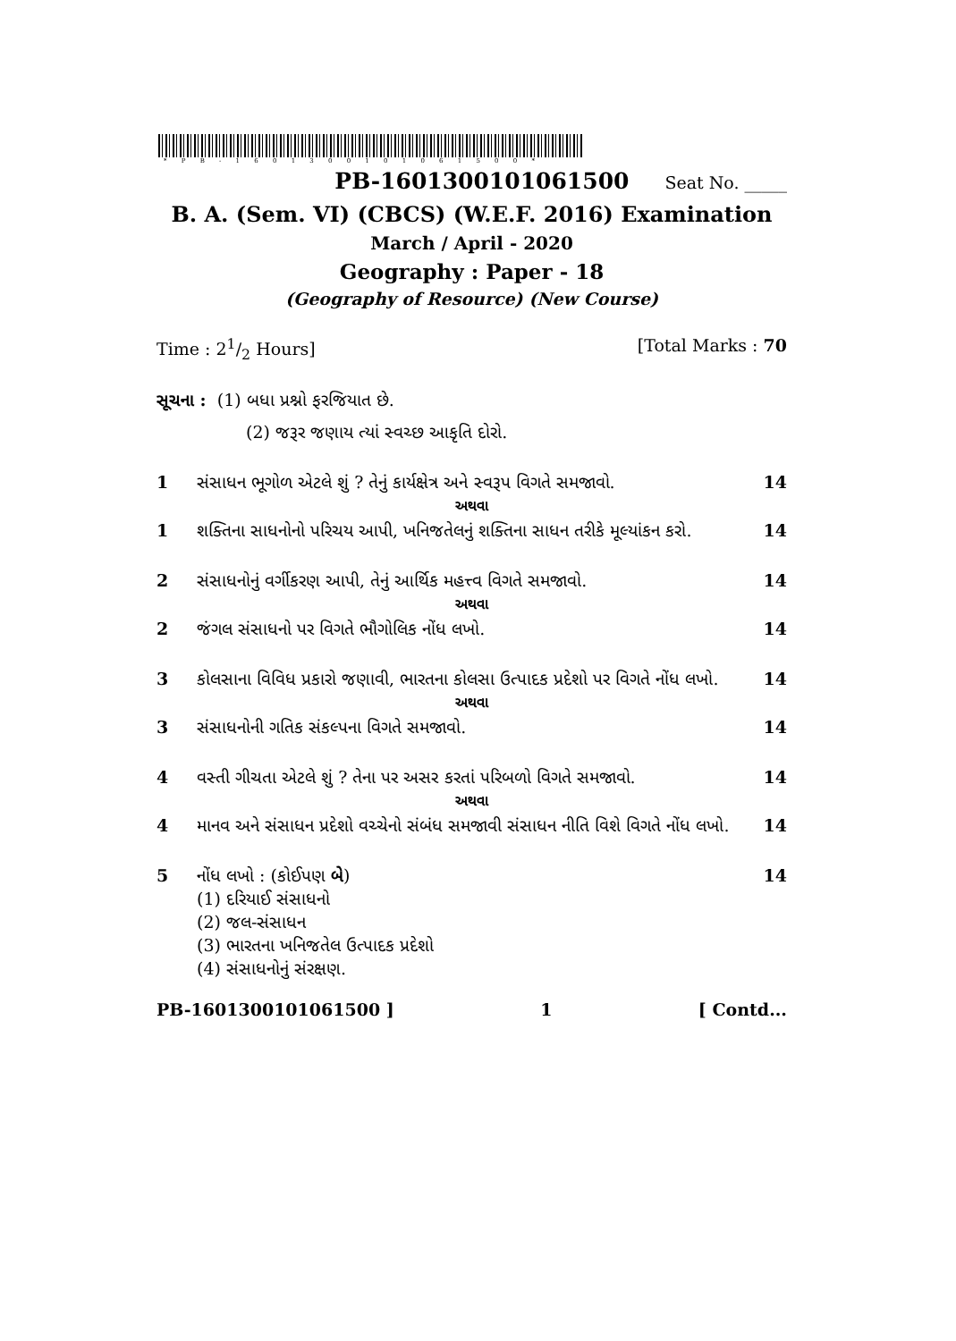* P B - 1 6 0 1 3 0 0 1 0 1 0 6 1 5 0 0 *
PB-1601300101061500 Seat No. _____
B. A. (Sem. VI) (CBCS) (W.E.F. 2016) Examination
March / April - 2020
Geography : Paper - 18
(Geography of Resource) (New Course)
Time : 21/2 Hours] [Total Marks : 70
સૂચના : (1) બધા પ્રશ્નો ફરજિયાત છે.
(2) જરૂર જણાય ત્યાં સ્વચ્છ આકૃતિ દોરો.
1 સંસાધન ભૂગોળ એટલે શું ? તેનું કાર્યક્ષેત્ર અને સ્વરૂપ વિગતે સમજાવો. 14
અથવા
1 શક્તિના સાધનોનો પરિચય આપી, ખનિજતેલનું શક્તિના સાધન તરીકે મૂલ્યાંકન કરો. 14
2 સંસાધનોનું વર્ગીકરણ આપી, તેનું આર્થિક મહત્ત્વ વિગતે સમજાવો. 14
અથવા
2 જંગલ સંસાધનો પર વિગતે ભૌગોલિક નોંધ લખો. 14
3 કોલસાના વિવિધ પ્રકારો જણાવી, ભારતના કોલસા ઉત્પાદક પ્રદેશો પર વિગતે નોંધ લખો. 14
અથવા
3 સંસાધનોની ગતિક સંકલ્પના વિગતે સમજાવો. 14
4 વસ્તી ગીચતા એટલે શું ? તેના પર અસર કરતાં પરિબળો વિગતે સમજાવો. 14
અથવા
4 માનવ અને સંસાધન પ્રદેશો વચ્ચેનો સંબંધ સમજાવી સંસાધન નીતિ વિશે વિગતે નોંધ લખો. 14
5 નોંધ લખો : (કોઈપણ બે)
(1) દરિયાઈ સંસાધનો
(2) જલ-સંસાધન
(3) ભારતના ખનિજતેલ ઉત્પાદક પ્રદેશો
(4) સંસાધનોનું સંરક્ષણ. 14
PB-1601300101061500 ] 1 [ Contd...